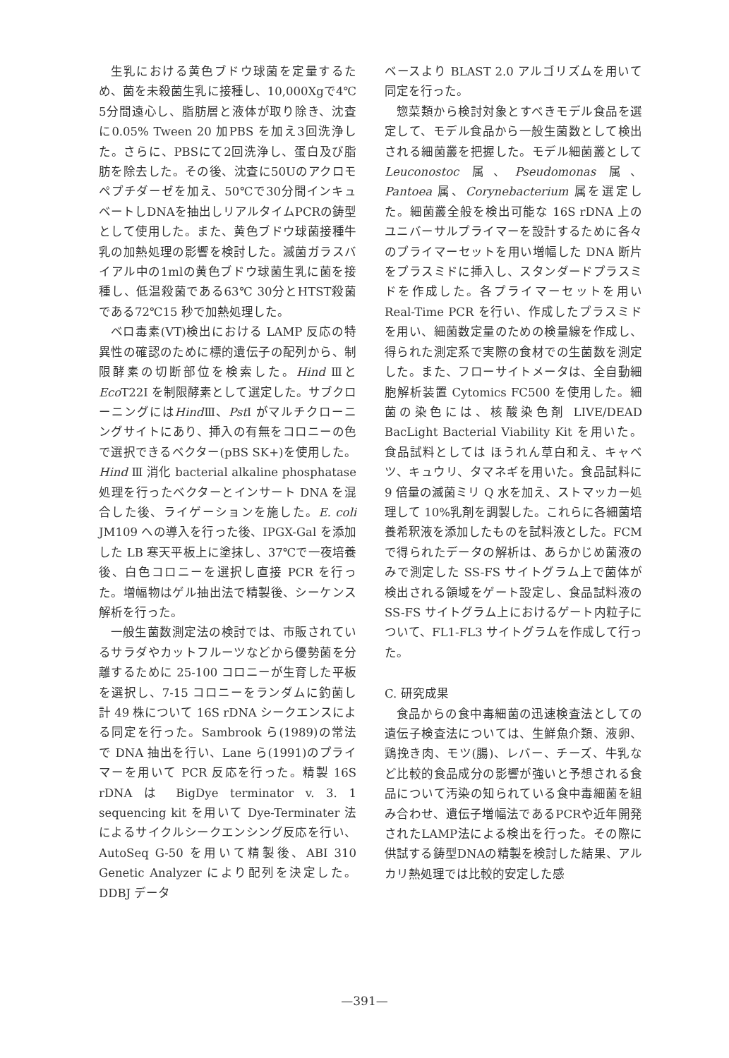生乳における黄色ブドウ球菌を定量するため、菌を未殺菌生乳に接種し、10,000Xgで4℃ 5分間遠心し、脂肪層と液体が取り除き、沈査に0.05% Tween 20 加PBS を加え3回洗浄した。さらに、PBSにて2回洗浄し、蛋白及び脂肪を除去した。その後、沈査に50Uのアクロモペプチダーゼを加え、50℃で30分間インキュベートしDNAを抽出しリアルタイムPCRの鋳型として使用した。また、黄色ブドウ球菌接種牛乳の加熱処理の影響を検討した。滅菌ガラスバイアル中の1mlの黄色ブドウ球菌生乳に菌を接種し、低温殺菌である63℃ 30分とHTST殺菌である72℃15 秒で加熱処理した。
ベロ毒素(VT)検出における LAMP 反応の特異性の確認のために標的遺伝子の配列から、制限酵素の切断部位を検索した。Hind Ⅲと Eco T22I を制限酵素として選定した。サブクローニングにはHind Ⅲ、Pst I がマルチクローニングサイトにあり、挿入の有無をコロニーの色で選択できるベクター(pBS SK+)を使用した。Hind Ⅲ 消化 bacterial alkaline phosphatase 処理を行ったベクターとインサート DNA を混合した後、ライゲーションを施した。E. coli JM109 への導入を行った後、IPGX-Gal を添加した LB 寒天平板上に塗抹し、37℃で一夜培養後、白色コロニーを選択し直接 PCR を行った。増幅物はゲル抽出法で精製後、シーケンス解析を行った。
一般生菌数測定法の検討では、市販されているサラダやカットフルーツなどから優勢菌を分離するために 25-100 コロニーが生育した平板を選択し、7-15 コロニーをランダムに釣菌し計 49 株について 16S rDNA シークエンスによる同定を行った。Sambrook ら(1989)の常法で DNA 抽出を行い、Lane ら(1991)のプライマーを用いて PCR 反応を行った。精製 16S rDNA は BigDye terminator v. 3. 1 sequencing kit を用いて Dye-Terminater 法によるサイクルシークエンシング反応を行い、AutoSeq G-50 を用いて精製後、ABI 310 Genetic Analyzer により配列を決定した。DDBJ データ
ベースより BLAST 2.0 アルゴリズムを用いて同定を行った。
惣菜類から検討対象とすべきモデル食品を選定して、モデル食品から一般生菌数として検出される細菌叢を把握した。モデル細菌叢として Leuconostoc 属、Pseudomonas 属、Pantoea 属、Corynebacterium 属を選定した。細菌叢全般を検出可能な 16S rDNA 上のユニバーサルプライマーを設計するために各々のプライマーセットを用い増幅した DNA 断片をプラスミドに挿入し、スタンダードプラスミドを作成した。各プライマーセットを用い Real-Time PCR を行い、作成したプラスミドを用い、細菌数定量のための検量線を作成し、得られた測定系で実際の食材での生菌数を測定した。また、フローサイトメータは、全自動細胞解析装置 Cytomics FC500 を使用した。細菌の染色には、核酸染色剤 LIVE/DEAD BacLight Bacterial Viability Kit を用いた。食品試料としては ほうれん草白和え、キャベツ、キュウリ、タマネギを用いた。食品試料に 9 倍量の滅菌ミリ Q 水を加え、ストマッカー処理して 10%乳剤を調製した。これらに各細菌培養希釈液を添加したものを試料液とした。FCM で得られたデータの解析は、あらかじめ菌液のみで測定した SS-FS サイトグラム上で菌体が検出される領域をゲート設定し、食品試料液の SS-FS サイトグラム上におけるゲート内粒子について、FL1-FL3 サイトグラムを作成して行った。
C. 研究成果
食品からの食中毒細菌の迅速検査法としての遺伝子検査法については、生鮮魚介類、液卵、鶏挽き肉、モツ(腸)、レバー、チーズ、牛乳など比較的食品成分の影響が強いと予想される食品について汚染の知られている食中毒細菌を組み合わせ、遺伝子増幅法であるPCRや近年開発されたLAMP法による検出を行った。その際に供試する鋳型DNAの精製を検討した結果、アルカリ熱処理では比較的安定した感
—391—